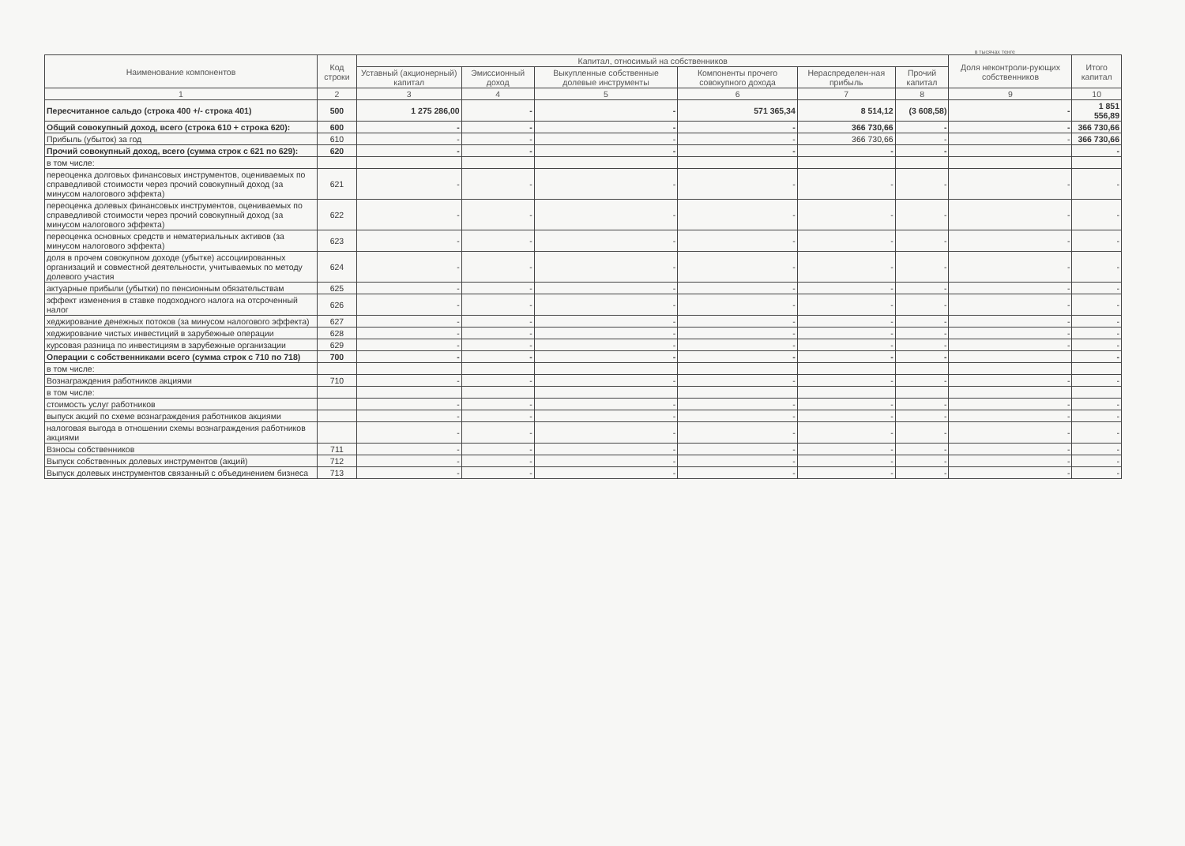в тысячах тенге
| Наименование компонентов | Код строки | Капитал, относимый на собственников | | | | | | Доля неконтроли-рующих собственников | Итого капитал |
| --- | --- | --- | --- | --- | --- | --- | --- | --- | --- |
| | | Уставный (акционерный) капитал | Эмиссионный доход | Выкупленные собственные долевые инструменты | Компоненты прочего совокупного дохода | Нераспределен-ная прибыль | Прочий капитал | | |
| 1 | 2 | 3 | 4 | 5 | 6 | 7 | 8 | 9 | 10 |
| Пересчитанное сальдо (строка 400 +/- строка 401) | 500 | 1 275 286,00 | - | - | 571 365,34 | 8 514,12 | (3 608,58) | - | 1 851 556,89 |
| Общий совокупный доход, всего (строка 610 + строка 620): | 600 | - | - | - | - | 366 730,66 | - | - | 366 730,66 |
| Прибыль (убыток) за год | 610 | - | - | - | - | 366 730,66 | - | - | 366 730,66 |
| Прочий совокупный доход, всего (сумма строк с 621 по 629): | 620 | - | - | - | - | - | - | | - |
| в том числе: | | | | | | | | | |
| переоценка долговых финансовых инструментов, оцениваемых по справедливой стоимости через прочий совокупный доход (за минусом налогового эффекта) | 621 | - | - | - | - | - | - | - | - |
| переоценка долевых финансовых инструментов, оцениваемых по справедливой стоимости через прочий совокупный доход (за минусом налогового эффекта) | 622 | - | - | - | - | - | - | - | - |
| переоценка основных средств и нематериальных активов (за минусом налогового эффекта) | 623 | - | - | - | - | - | - | - | - |
| доля в прочем совокупном доходе (убытке) ассоциированных организаций и совместной деятельности, учитываемых по методу долевого участия | 624 | - | - | - | - | - | - | - | - |
| актуарные прибыли (убытки) по пенсионным обязательствам | 625 | - | - | - | - | - | - | - | - |
| эффект изменения в ставке подоходного налога на отсроченный налог | 626 | - | - | - | - | - | - | - | - |
| хеджирование денежных потоков (за минусом налогового эффекта) | 627 | - | - | - | - | - | - | - | - |
| хеджирование чистых инвестиций в зарубежные операции | 628 | - | - | - | - | - | - | - | - |
| курсовая разница по инвестициям в зарубежные организации | 629 | - | - | - | - | - | - | - | - |
| Операции с собственниками всего (сумма строк с 710 по 718) | 700 | - | - | - | - | - | - | | - |
| в том числе: | | | | | | | | | |
| Вознаграждения работников акциями | 710 | - | - | - | - | - | - | - | - |
| в том числе: | | | | | | | | | |
| стоимость услуг работников | | - | - | - | - | - | - | - | - |
| выпуск акций по схеме вознаграждения работников акциями | | - | - | - | - | - | - | - | - |
| налоговая выгода в отношении схемы вознаграждения работников акциями | | - | - | - | - | - | - | - | - |
| Взносы собственников | 711 | - | - | - | - | - | - | - | - |
| Выпуск собственных долевых инструментов (акций) | 712 | - | - | - | - | - | - | - | - |
| Выпуск долевых инструментов связанный с объединением бизнеса | 713 | - | - | - | - | - | - | - | - |